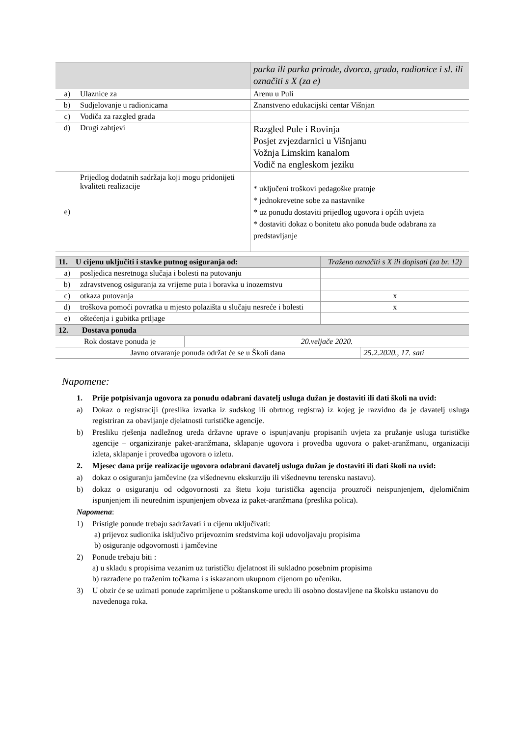| | | parka ili parka prirode, dvorca, grada, radionice i sl. ili označiti s X (za e) |
| a) | Ulaznice za | Arenu u Puli |
| b) | Sudjelovanje u radionicama | Znanstveno edukacijski centar Višnjan |
| c) | Vodiča za razgled grada | |
| d) | Drugi zahtjevi | Razgled Pule i Rovinja Posjet zvjezdarnici u Višnjanu Vožnja Limskim kanalom Vodič na engleskom jeziku |
| e) | Prijedlog dodatnih sadržaja koji mogu pridonijeti kvaliteti realizacije | * uključeni troškovi pedagoške pratnje * jednokrevetne sobe za nastavnike * uz ponudu dostaviti prijedlog ugovora i općih uvjeta * dostaviti dokaz o bonitetu ako ponuda bude odabrana za predstavljanje |
| 11. U cijenu uključiti i stavke putnog osiguranja od: | | Traženo označiti s X ili dopisati (za br. 12) |
| a) | posljedica nesretnoga slučaja i bolesti na putovanju | |
| b) | zdravstvenog osiguranja za vrijeme puta i boravka u inozemstvu | |
| c) | otkaza putovanja | x |
| d) | troškova pomoći povratka u mjesto polazišta u slučaju nesreće i bolesti | x |
| e) | oštećenja i gubitka prtljage | |
| 12. Dostava ponuda | | |
| Rok dostave ponuda je | 20.veljače 2020. | |
| Javno otvaranje ponuda održat će se u Školi dana | | 25.2.2020., 17. sati |
Napomene:
1. Prije potpisivanja ugovora za ponudu odabrani davatelj usluga dužan je dostaviti ili dati školi na uvid:
a) Dokaz o registraciji (preslika izvatka iz sudskog ili obrtnog registra) iz kojeg je razvidno da je davatelj usluga registriran za obavljanje djelatnosti turističke agencije.
b) Presliku rješenja nadležnog ureda državne uprave o ispunjavanju propisanih uvjeta za pružanje usluga turističke agencije – organiziranje paket-aranžmana, sklapanje ugovora i provedba ugovora o paket-aranžmanu, organizaciji izleta, sklapanje i provedba ugovora o izletu.
2. Mjesec dana prije realizacije ugovora odabrani davatelj usluga dužan je dostaviti ili dati školi na uvid:
a) dokaz o osiguranju jamčevine (za višednevnu ekskurziju ili višednevnu terensku nastavu).
b) dokaz o osiguranju od odgovornosti za štetu koju turistička agencija prouzroči neispunjenjem, djelomičnim ispunjenjem ili neurednim ispunjenjem obveza iz paket-aranžmana (preslika polica).
Napomena:
1) Pristigle ponude trebaju sadržavati i u cijenu uključivati:
a) prijevoz sudionika isključivo prijevoznim sredstvima koji udovoljavaju propisima
b) osiguranje odgovornosti i jamčevine
2) Ponude trebaju biti :
a) u skladu s propisima vezanim uz turističku djelatnost ili sukladno posebnim propisima
b) razrađene po traženim točkama i s iskazanom ukupnom cijenom po učeniku.
3) U obzir će se uzimati ponude zaprimljene u poštanskome uredu ili osobno dostavljene na školsku ustanovu do navedenoga roka.